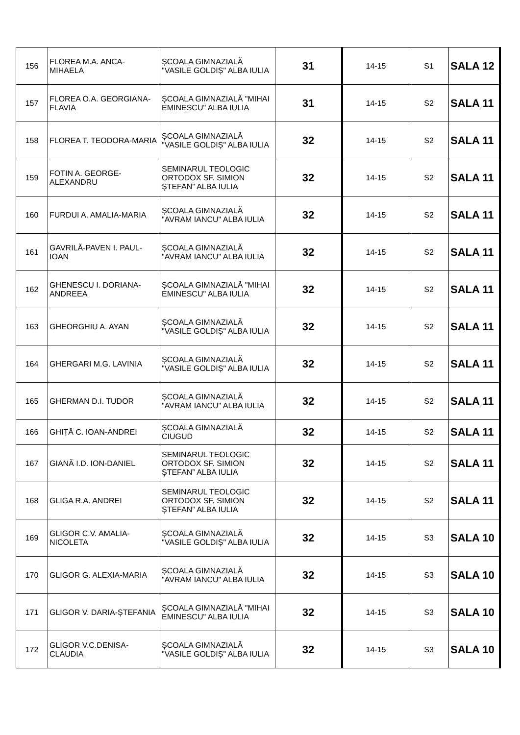| 156 | FLOREA M.A. ANCA-MIHAELA | ȘCOALA GIMNAZIALĂ "VASILE GOLDIȘ" ALBA IULIA | 31 | 14-15 | S1 | SALA 12 |
| 157 | FLOREA O.A. GEORGIANA-FLAVIA | ȘCOALA GIMNAZIALĂ "MIHAI EMINESCU" ALBA IULIA | 31 | 14-15 | S2 | SALA 11 |
| 158 | FLOREA T. TEODORA-MARIA | ȘCOALA GIMNAZIALĂ "VASILE GOLDIȘ" ALBA IULIA | 32 | 14-15 | S2 | SALA 11 |
| 159 | FOTIN A. GEORGE-ALEXANDRU | SEMINARUL TEOLOGIC ORTODOX SF. SIMION ȘTEFAN” ALBA IULIA | 32 | 14-15 | S2 | SALA 11 |
| 160 | FURDUI A. AMALIA-MARIA | ȘCOALA GIMNAZIALĂ "AVRAM IANCU" ALBA IULIA | 32 | 14-15 | S2 | SALA 11 |
| 161 | GAVRILĂ-PAVEN I. PAUL-IOAN | ȘCOALA GIMNAZIALĂ "AVRAM IANCU" ALBA IULIA | 32 | 14-15 | S2 | SALA 11 |
| 162 | GHENESCU I. DORIANA-ANDREEA | ȘCOALA GIMNAZIALĂ "MIHAI EMINESCU" ALBA IULIA | 32 | 14-15 | S2 | SALA 11 |
| 163 | GHEORGHIU A. AYAN | ȘCOALA GIMNAZIALĂ "VASILE GOLDIȘ" ALBA IULIA | 32 | 14-15 | S2 | SALA 11 |
| 164 | GHERGARI M.G. LAVINIA | ȘCOALA GIMNAZIALĂ "VASILE GOLDIȘ" ALBA IULIA | 32 | 14-15 | S2 | SALA 11 |
| 165 | GHERMAN D.I. TUDOR | ȘCOALA GIMNAZIALĂ "AVRAM IANCU" ALBA IULIA | 32 | 14-15 | S2 | SALA 11 |
| 166 | GHIȚĂ C. IOAN-ANDREI | ȘCOALA GIMNAZIALĂ CIUGUD | 32 | 14-15 | S2 | SALA 11 |
| 167 | GIANĂ I.D. ION-DANIEL | SEMINARUL TEOLOGIC ORTODOX SF. SIMION ȘTEFAN” ALBA IULIA | 32 | 14-15 | S2 | SALA 11 |
| 168 | GLIGA R.A. ANDREI | SEMINARUL TEOLOGIC ORTODOX SF. SIMION ȘTEFAN” ALBA IULIA | 32 | 14-15 | S2 | SALA 11 |
| 169 | GLIGOR C.V. AMALIA-NICOLETA | ȘCOALA GIMNAZIALĂ "VASILE GOLDIȘ" ALBA IULIA | 32 | 14-15 | S3 | SALA 10 |
| 170 | GLIGOR G. ALEXIA-MARIA | ȘCOALA GIMNAZIALĂ "AVRAM IANCU" ALBA IULIA | 32 | 14-15 | S3 | SALA 10 |
| 171 | GLIGOR V. DARIA-ȘTEFANIA | ȘCOALA GIMNAZIALĂ "MIHAI EMINESCU" ALBA IULIA | 32 | 14-15 | S3 | SALA 10 |
| 172 | GLIGOR V.C.DENISA-CLAUDIA | ȘCOALA GIMNAZIALĂ "VASILE GOLDIȘ" ALBA IULIA | 32 | 14-15 | S3 | SALA 10 |